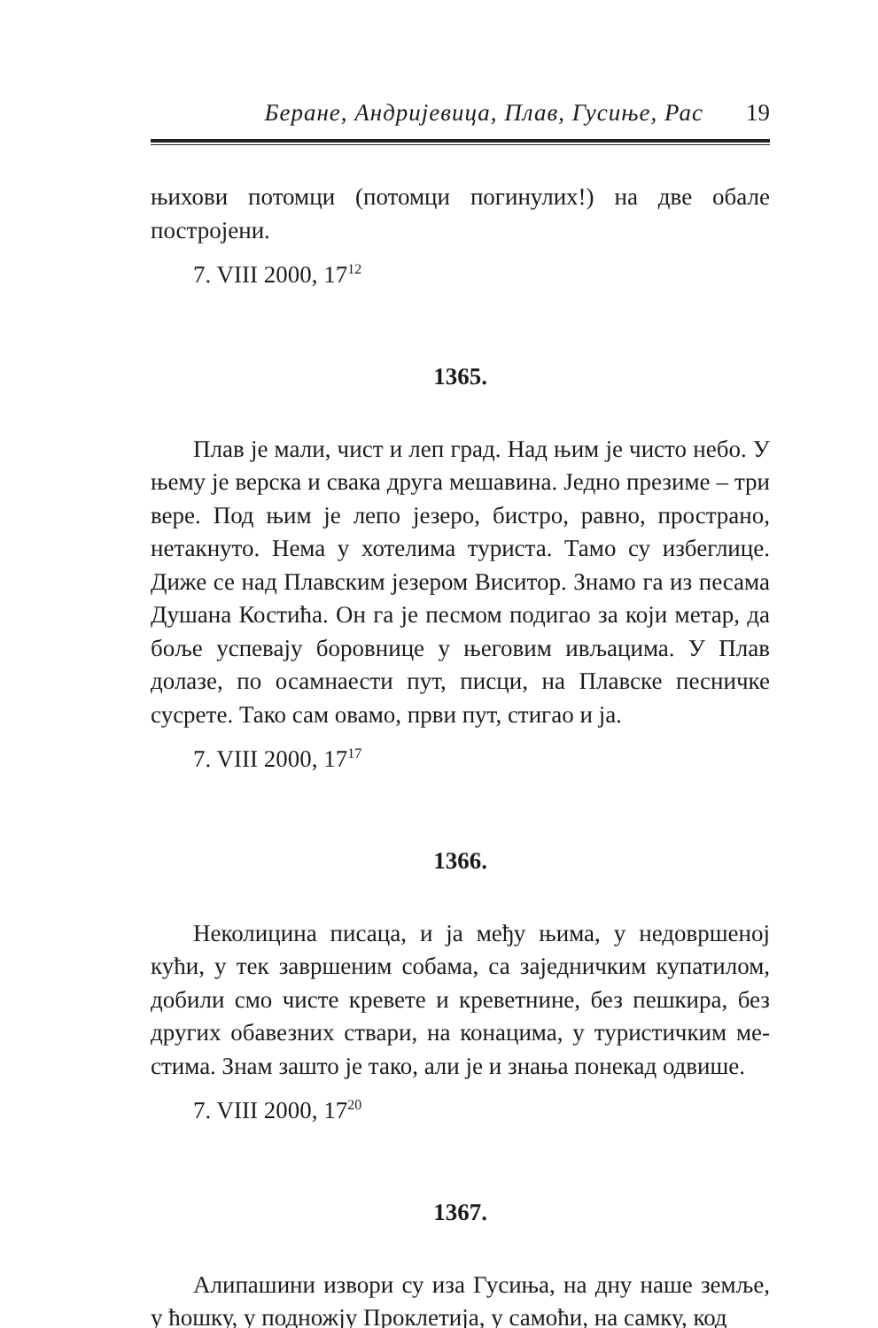Беране, Андријевица, Плав, Гусиње, Рас 19
њихови потомци (потомци погинулих!) на две обале постројени.
7. VIII 2000, 17<sup>12</sup>
1365.
Плав је мали, чист и леп град. Над њим је чисто небо. У њему је верска и свака друга мешавина. Једно презиме – три вере. Под њим је лепо језеро, бистро, равно, простра­но, нетакнуто. Нема у хотелима туриста. Тамо су избегли­це. Диже се над Плавским језером Виситор. Знамо га из песама Душана Костића. Он га је песмом подигао за који метар, да боље успевају боровнице у његовим ивљацима. У Плав долазе, по осамнаести пут, писци, на Плавске песничке сусрете. Тако сам овамо, први пут, стигао и ја.
7. VIII 2000, 17<sup>17</sup>
1366.
Неколицина писаца, и ја међу њима, у недовршеној кући, у тек завршеним собама, са заједничким купатилом, добили смо чисте кревете и креветнине, без пешкира, без других обавезних ствари, на конацима, у туристичким ме­стима. Знам зашто је тако, али је и знања понекад одвише.
7. VIII 2000, 17<sup>20</sup>
1367.
Алипашини извори су иза Гусиња, на дну наше земље, у ћошку, у подножју Проклетија, у самоћи, на самку, код